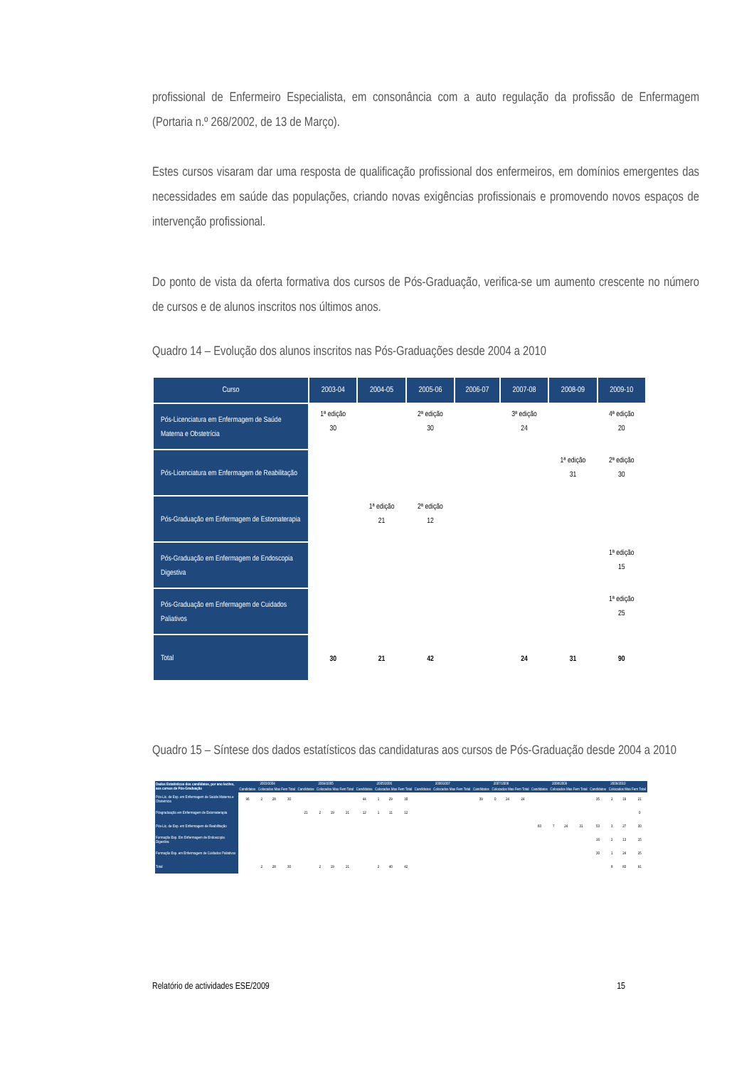profissional de Enfermeiro Especialista, em consonância com a auto regulação da profissão de Enfermagem (Portaria n.º 268/2002, de 13 de Março).
Estes cursos visaram dar uma resposta de qualificação profissional dos enfermeiros, em domínios emergentes das necessidades em saúde das populações, criando novas exigências profissionais e promovendo novos espaços de intervenção profissional.
Do ponto de vista da oferta formativa dos cursos de Pós-Graduação, verifica-se um aumento crescente no número de cursos e de alunos inscritos nos últimos anos.
Quadro 14 – Evolução dos alunos inscritos nas Pós-Graduações desde 2004 a 2010
| Curso | 2003-04 | 2004-05 | 2005-06 | 2006-07 | 2007-08 | 2008-09 | 2009-10 |
| --- | --- | --- | --- | --- | --- | --- | --- |
| Pós-Licenciatura em Enfermagem de Saúde Materna e Obstetrícia | 1ª edição 30 | | 2ª edição 30 | | 3ª edição 24 | | 4ª edição 20 |
| Pós-Licenciatura em Enfermagem de Reabilitação | | | | | | 1ª edição 31 | 2ª edição 30 |
| Pós-Graduação em Enfermagem de Estomaterapia | | 1ª edição 21 | 2ª edição 12 | | | | |
| Pós-Graduação em Enfermagem de Endoscopia Digestiva | | | | | | | 1ª edição 15 |
| Pós-Graduação em Enfermagem de Cuidados Paliativos | | | | | | | 1ª edição 25 |
| Total | 30 | 21 | 42 | | 24 | 31 | 90 |
Quadro 15 – Síntese dos dados estatísticos das candidaturas aos cursos de Pós-Graduação desde 2004 a 2010
| Dados Estatísticos dos candidatos, por ano lectivo, aos cursos de Pós-Graduação | 2003/2004 | | | | 2004/2005 | | | | 2005/2006 | | | | 2006/2007 | | | | 2007/2008 | | | | 2008/2009 | | | | 2009/2010 | | | |
| --- | --- | --- | --- | --- | --- | --- | --- | --- | --- | --- | --- | --- | --- | --- | --- | --- | --- | --- | --- | --- | --- | --- | --- | --- | --- | --- | --- | --- |
| | Candidatos | Colocados Mas Fem Total | | | Candidatos | Colocados Mas Fem Total | | | Candidatos | Colocados Mas Fem Total | | | Candidatos | Colocados Mas Fem Total | | | Candidatos | Colocados Mas Fem Total | | | Candidatos | Colocados Mas Fem Total | | | Candidatos | Colocados Mas Fem Total | | |
| Pós-Lic. de Esp. em Enfermagem de Saúde Materna e Obstetrícia | 96 | 2 | 28 | 30 | | | | | 44 | 1 | 29 | 30 | | | | | 39 | 0 | 24 | 24 | | | | | 35 | 2 | 19 | 21 |
| Pósgraduação em Enfermagem de Estomaterapia | | | | | 21 | 2 | 19 | 21 | 12 | 1 | 11 | 12 | | | | | | | | | | | | | | | | 0 |
| Pós-Lic. de Esp. em Enfermagem de Reabilitação | | | | | | | | | | | | | | | | | | | | | 83 | 7 | 24 | 31 | 53 | 3 | 27 | 30 |
| Formação Esp. Em Enfermagem de Endoscopia Digestiva | | | | | | | | | | | | | | | | | | | | | | | | | 16 | 2 | 13 | 15 |
| Formação Esp. em Enfermagem de Cuidados Paliativos | | | | | | | | | | | | | | | | | | | | | | | | | 30 | 1 | 24 | 25 |
| Total | | 2 | 28 | 30 | | 2 | 19 | 21 | | 2 | 40 | 42 | | | | | | | | | | | | | | 8 | 83 | 91 |
Relatório de actividades ESE/2009 15